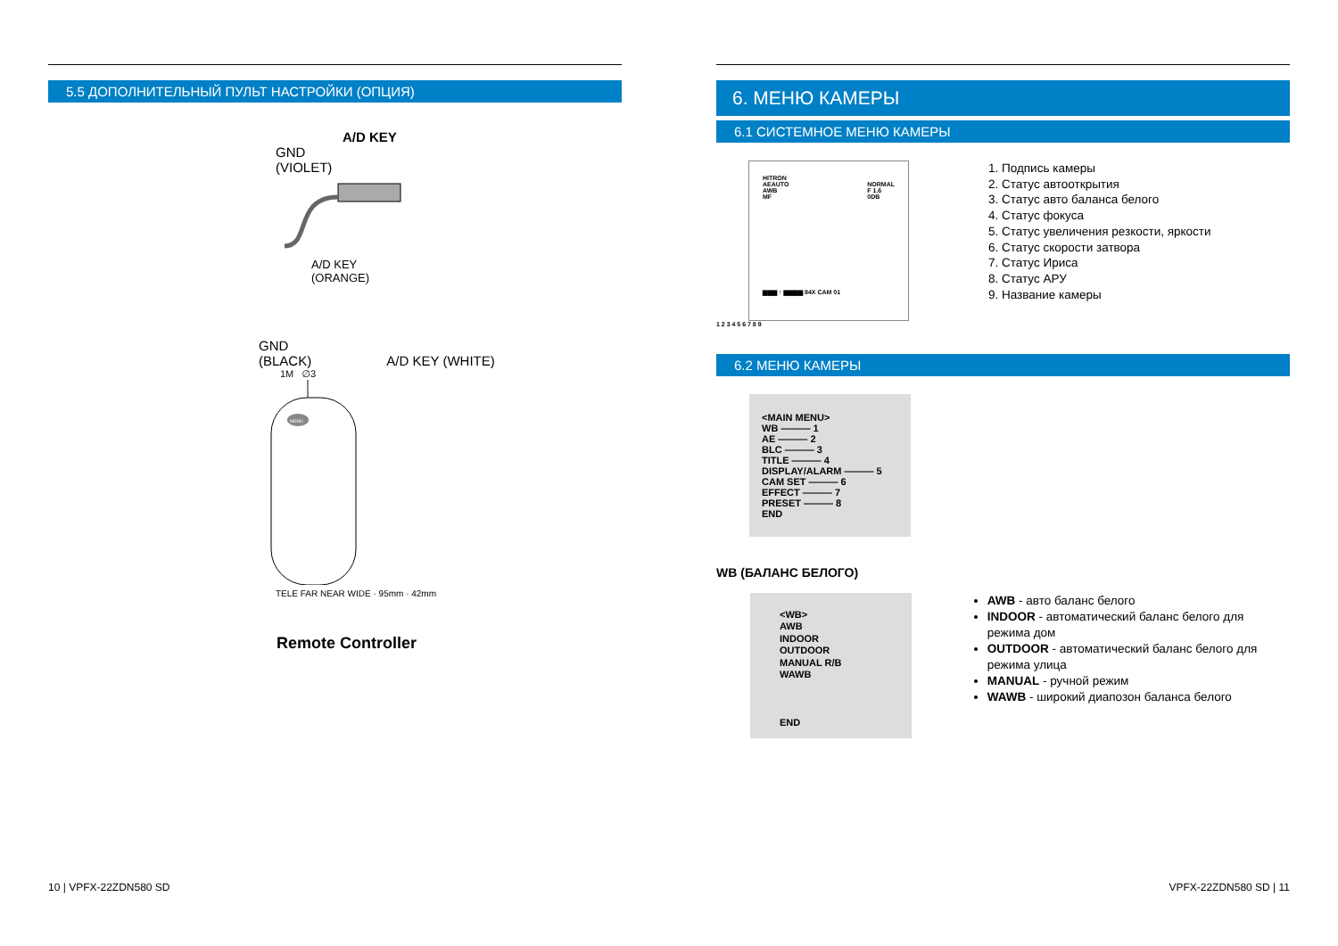5.5 ДОПОЛНИТЕЛЬНЫЙ ПУЛЬТ НАСТРОЙКИ (ОПЦИЯ)
A/D KEY
GND
(VIOLET)
A/D KEY
(ORANGE)
GND
(BLACK) A/D KEY (WHITE)
1M ∅3
MENU
TELE FAR NEAR WIDE · 95mm · 42mm
Remote Controller
10 | VPFX-22ZDN580 SD
6. МЕНЮ КАМЕРЫ
6.1 СИСТЕМНОЕ МЕНЮ КАМЕРЫ
HITRON
AEAUTO
AWB
MF
NORMAL
F 1.6
0DB
▆▆▆ ↑ ▆▆▆▆ 84X CAM 01
1 2 3 4 5 6 7 8 9
1. Подпись камеры
2. Статус автооткрытия
3. Статус авто баланса белого
4. Статус фокуса
5. Статус увеличения резкости, яркости
6. Статус скорости затвора
7. Статус Ириса
8. Статус АРУ
9. Название камеры
6.2 МЕНЮ КАМЕРЫ
<MAIN MENU>
WB ——— 1
AE ——— 2
BLC ——— 3
TITLE ——— 4
DISPLAY/ALARM ——— 5
CAM SET ——— 6
EFFECT ——— 7
PRESET ——— 8
END
WB (БАЛАНС БЕЛОГО)
<WB>
AWB
INDOOR
OUTDOOR
MANUAL R/B
WAWB
END
AWB - авто баланс белого
INDOOR - автоматический баланс белого для режима дом
OUTDOOR - автоматический баланс белого для режима улица
MANUAL - ручной режим
WAWB - широкий диапозон баланса белого
VPFX-22ZDN580 SD | 11